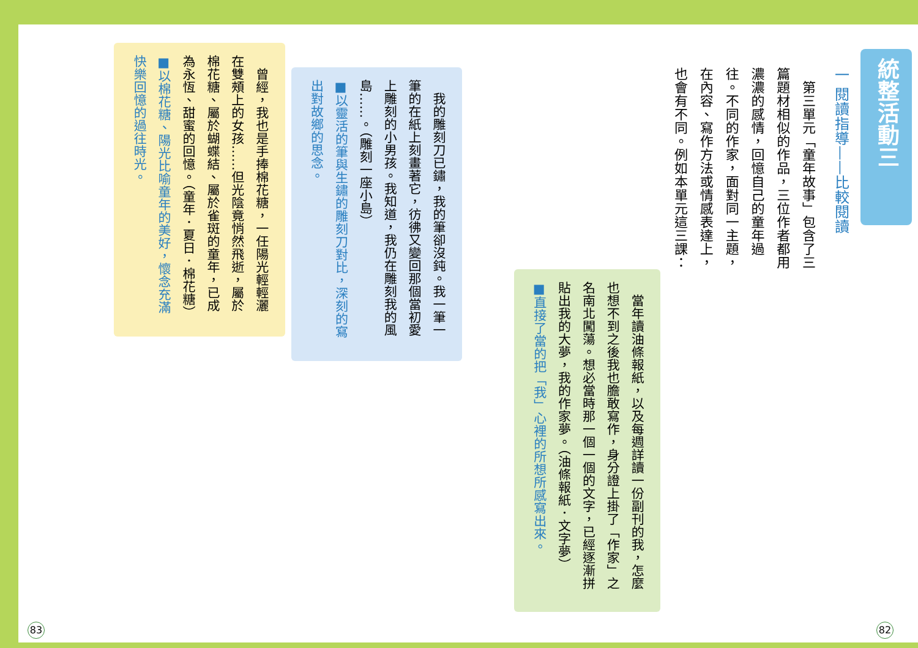統整活動三
一 閱讀指導——比較閱讀
　第三單元「童年故事」包含了三篇題材相似的作品，三位作者都用濃濃的感情，回憶自己的童年過往。不同的作家，面對同一主題，在內容、寫作方法或情感表達上，也會有不同。例如本單元這三課：
　當年讀油條報紙，以及每週詳讀一份副刊的我，怎麼也想不到之後我也膽敢寫作，身分證上掛了「作家」之名南北闖蕩。想必當時那一個一個的文字，已經逐漸拼貼出我的大夢，我的作家夢。（油條報紙．文字夢）
■直接了當的把「我」心裡的所想所感寫出來。
82
　我的雕刻刀已鏽，我的筆卻沒鈍。我一筆一筆的在紙上刻畫著它，彷彿又變回那個當初愛上雕刻的小男孩。我知道，我仍在雕刻我的風島……。（雕刻一座小島）
■以靈活的筆與生鏽的雕刻刀對比，深刻的寫出對故鄉的思念。
　曾經，我也是手捧棉花糖，一任陽光輕輕灑在雙頰上的女孩……但光陰竟悄然飛逝，屬於棉花糖、屬於蝴蝶結、屬於雀斑的童年，已成為永恆、甜蜜的回憶。（童年．夏日．棉花糖）
■以棉花糖、陽光比喻童年的美好，懷念充滿快樂回憶的過往時光。
83